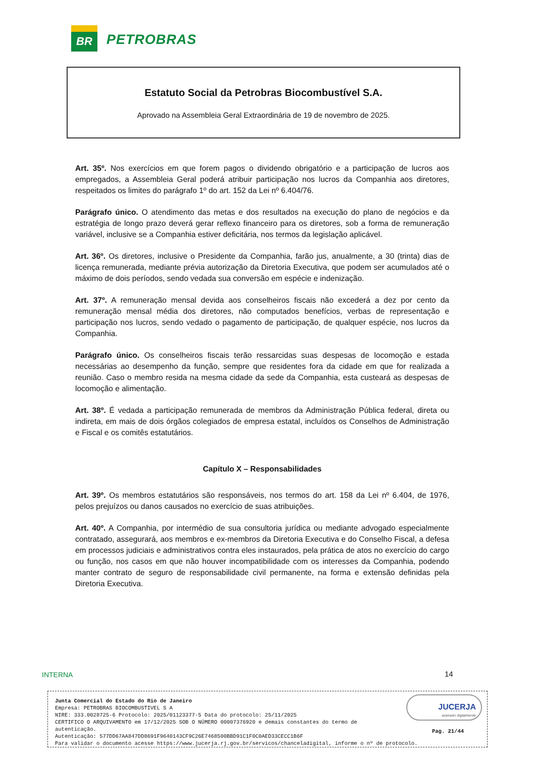BR
PETROBRAS
Estatuto Social da Petrobras Biocombustível S.A.
Aprovado na Assembleia Geral Extraordinária de 19 de novembro de 2025.
Art. 35º. Nos exercícios em que forem pagos o dividendo obrigatório e a participação de lucros aos empregados, a Assembleia Geral poderá atribuir participação nos lucros da Companhia aos diretores, respeitados os limites do parágrafo 1º do art. 152 da Lei nº 6.404/76.
Parágrafo único. O atendimento das metas e dos resultados na execução do plano de negócios e da estratégia de longo prazo deverá gerar reflexo financeiro para os diretores, sob a forma de remuneração variável, inclusive se a Companhia estiver deficitária, nos termos da legislação aplicável.
Art. 36º. Os diretores, inclusive o Presidente da Companhia, farão jus, anualmente, a 30 (trinta) dias de licença remunerada, mediante prévia autorização da Diretoria Executiva, que podem ser acumulados até o máximo de dois períodos, sendo vedada sua conversão em espécie e indenização.
Art. 37º. A remuneração mensal devida aos conselheiros fiscais não excederá a dez por cento da remuneração mensal média dos diretores, não computados benefícios, verbas de representação e participação nos lucros, sendo vedado o pagamento de participação, de qualquer espécie, nos lucros da Companhia.
Parágrafo único. Os conselheiros fiscais terão ressarcidas suas despesas de locomoção e estada necessárias ao desempenho da função, sempre que residentes fora da cidade em que for realizada a reunião. Caso o membro resida na mesma cidade da sede da Companhia, esta custeará as despesas de locomoção e alimentação.
Art. 38º. É vedada a participação remunerada de membros da Administração Pública federal, direta ou indireta, em mais de dois órgãos colegiados de empresa estatal, incluídos os Conselhos de Administração e Fiscal e os comitês estatutários.
Capítulo X – Responsabilidades
Art. 39º. Os membros estatutários são responsáveis, nos termos do art. 158 da Lei nº 6.404, de 1976, pelos prejuízos ou danos causados no exercício de suas atribuições.
Art. 40º. A Companhia, por intermédio de sua consultoria jurídica ou mediante advogado especialmente contratado, assegurará, aos membros e ex-membros da Diretoria Executiva e do Conselho Fiscal, a defesa em processos judiciais e administrativos contra eles instaurados, pela prática de atos no exercício do cargo ou função, nos casos em que não houver incompatibilidade com os interesses da Companhia, podendo manter contrato de seguro de responsabilidade civil permanente, na forma e extensão definidas pela Diretoria Executiva.
INTERNA 14
JUCERJA
assinado digitalmente
Pag. 21/44
Junta Comercial do Estado do Rio de Janeiro
Empresa: PETROBRAS BIOCOMBUSTIVEL S A
NIRE: 333.0028725-6 Protocolo: 2025/01123377-5 Data do protocolo: 25/11/2025
CERTIFICO O ARQUIVAMENTO em 17/12/2025 SOB O NÚMERO 00007376920 e demais constantes do termo de
autenticação.
Autenticação: 577DD67AA847DD8691F9640143CF9C26E7468500BBD91C1F0C0AED33CECC1B6F
Para validar o documento acesse https://www.jucerja.rj.gov.br/servicos/chanceladigital, informe o nº de protocolo.